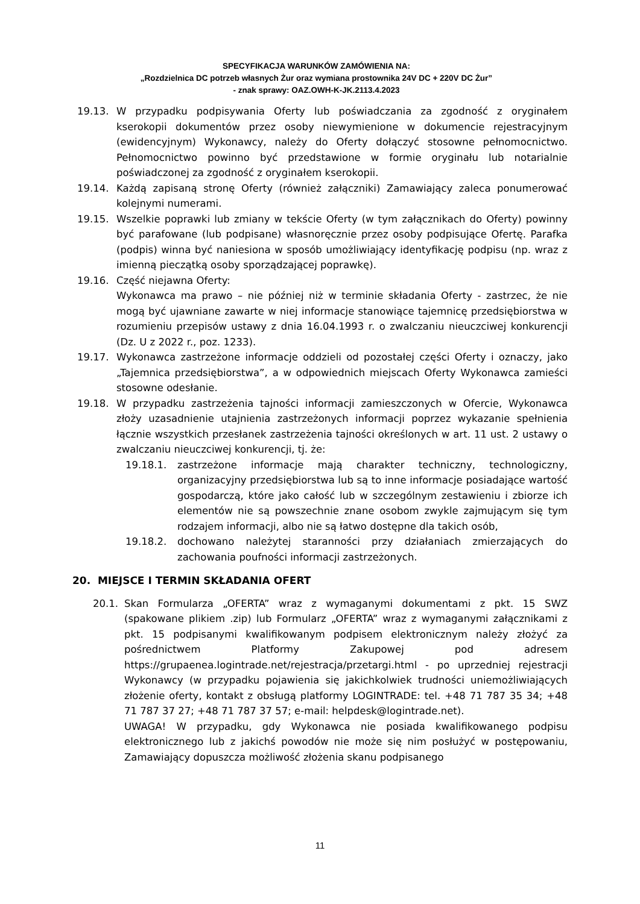SPECYFIKACJA WARUNKÓW ZAMÓWIENIA NA:
„Rozdzielnica DC potrzeb własnych Żur oraz wymiana prostownika 24V DC + 220V DC Żur”
- znak sprawy: OAZ.OWH-K-JK.2113.4.2023
19.13. W przypadku podpisywania Oferty lub poświadczania za zgodność z oryginałem kserokopii dokumentów przez osoby niewymienione w dokumencie rejestracyjnym (ewidencyjnym) Wykonawcy, należy do Oferty dołączyć stosowne pełnomocnictwo. Pełnomocnictwo powinno być przedstawione w formie oryginału lub notarialnie poświadczonej za zgodność z oryginałem kserokopii.
19.14. Każdą zapisaną stronę Oferty (również załączniki) Zamawiający zaleca ponumerować kolejnymi numerami.
19.15. Wszelkie poprawki lub zmiany w tekście Oferty (w tym załącznikach do Oferty) powinny być parafowane (lub podpisane) własnoręcznie przez osoby podpisujące Ofertę. Parafka (podpis) winna być naniesiona w sposób umożliwiający identyfikację podpisu (np. wraz z imienną pieczątką osoby sporządzającej poprawkę).
19.16. Część niejawna Oferty:
Wykonawca ma prawo – nie później niż w terminie składania Oferty - zastrzec, że nie mogą być ujawniane zawarte w niej informacje stanowiące tajemnicę przedsiębiorstwa w rozumieniu przepisów ustawy z dnia 16.04.1993 r. o zwalczaniu nieuczciwej konkurencji (Dz. U z 2022 r., poz. 1233).
19.17. Wykonawca zastrzeżone informacje oddzieli od pozostałej części Oferty i oznaczy, jako „Tajemnica przedsiębiorstwa”, a w odpowiednich miejscach Oferty Wykonawca zamieści stosowne odesłanie.
19.18. W przypadku zastrzeżenia tajności informacji zamieszczonych w Ofercie, Wykonawca złoży uzasadnienie utajnienia zastrzeżonych informacji poprzez wykazanie spełnienia łącznie wszystkich przesłanek zastrzeżenia tajności określonych w art. 11 ust. 2 ustawy o zwalczaniu nieuczciwej konkurencji, tj. że:
19.18.1. zastrzeżone informacje mają charakter techniczny, technologiczny, organizacyjny przedsiębiorstwa lub są to inne informacje posiadające wartość gospodarczą, które jako całość lub w szczególnym zestawieniu i zbiorze ich elementów nie są powszechnie znane osobom zwykle zajmującym się tym rodzajem informacji, albo nie są łatwo dostępne dla takich osób,
19.18.2. dochowano należytej staranności przy działaniach zmierzających do zachowania poufności informacji zastrzeżonych.
20. MIEJSCE I TERMIN SKŁADANIA OFERT
20.1. Skan Formularza „OFERTA” wraz z wymaganymi dokumentami z pkt. 15 SWZ (spakowane plikiem .zip) lub Formularz „OFERTA” wraz z wymaganymi załącznikami z pkt. 15 podpisanymi kwalifikowanym podpisem elektronicznym należy złożyć za pośrednictwem Platformy Zakupowej pod adresem https://grupaenea.logintrade.net/rejestracja/przetargi.html - po uprzedniej rejestracji Wykonawcy (w przypadku pojawienia się jakichkolwiek trudności uniemożliwiających złożenie oferty, kontakt z obsługą platformy LOGINTRADE: tel. +48 71 787 35 34; +48 71 787 37 27; +48 71 787 37 57; e-mail: helpdesk@logintrade.net).
UWAGA! W przypadku, gdy Wykonawca nie posiada kwalifikowanego podpisu elektronicznego lub z jakichś powodów nie może się nim posłużyć w postępowaniu, Zamawiający dopuszcza możliwość złożenia skanu podpisanego
11